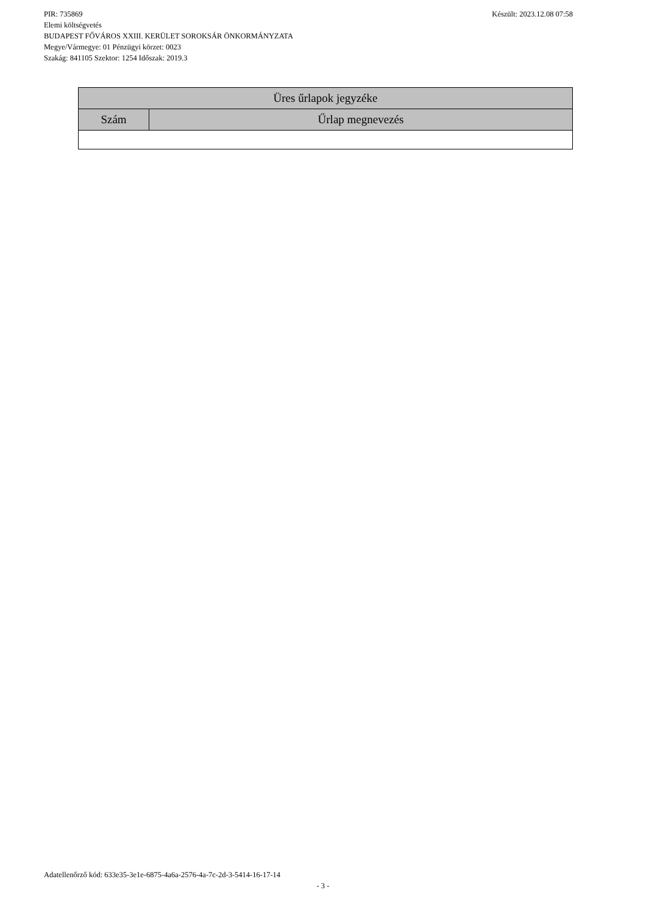Készült: 2023.12.08 07:58 PIR: 735869
Elemi költségvetés
BUDAPEST FŐVÁROS XXIII. KERÜLET SOROKSÁR ÖNKORMÁNYZATA
Megye/Vármegye: 01 Pénzügyi körzet: 0023
Szakág: 841105 Szektor: 1254 Időszak: 2019.3
| Üres űrlapok jegyzéke | |
| --- | --- |
| Szám | Űrlap megnevezés |
Adatellenőrző kód: 633e35-3e1e-6875-4a6a-2576-4a-7c-2d-3-5414-16-17-14
- 3 -